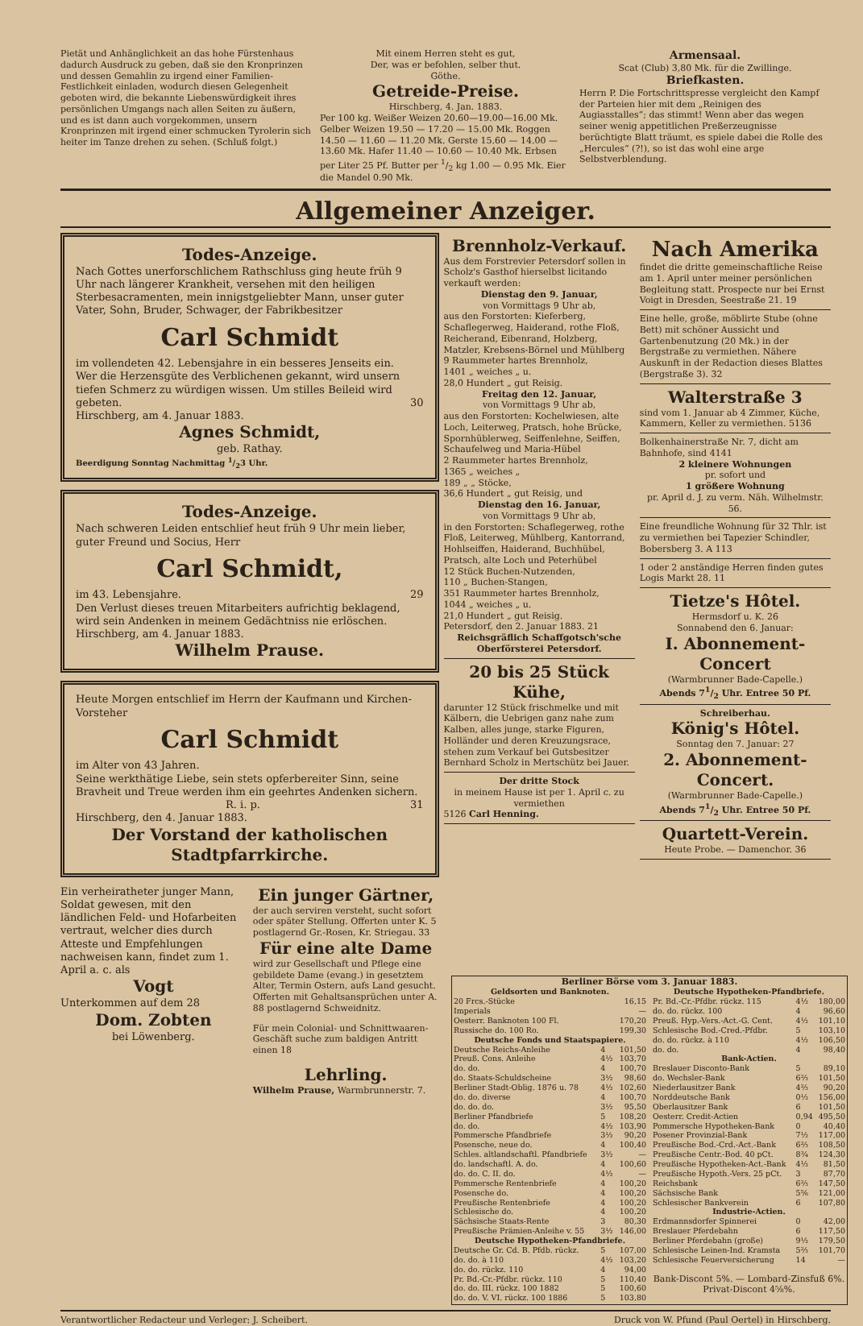Pietät und Anhänglichkeit an das hohe Fürstenhaus dadurch Ausdruck zu geben, daß sie den Kronprinzen und dessen Gemahlin zu irgend einer Familien-Festlichkeit einladen, wodurch diesen Gelegenheit geboten wird, die bekannte Liebenswürdigkeit ihres persönlichen Umgangs nach allen Seiten zu äußern, und es ist dann auch vorgekommen, unsern Kronprinzen mit irgend einer schmucken Tyrolerin sich heiter im Tanze drehen zu sehen. (Schluß folgt.)
Mit einem Herren steht es gut,
Der, was er befohlen, selber thut.
Göthe.
Getreide-Preise.
Hirschberg, 4. Jan. 1883.
Per 100 kg. Weißer Weizen 20.60—19.00—16.00 Mk. Gelber Weizen 19.50 — 17.20 — 15.00 Mk. Roggen 14.50 — 11.60 — 11.20 Mk. Gerste 15.60 — 14.00 — 13.60 Mk. Hafer 11.40 — 10.60 — 10.40 Mk. Erbsen per Liter 25 Pf. Butter per 1/2 kg 1.00 — 0.95 Mk. Eier die Mandel 0.90 Mk.
Armensaal.
Scat (Club) 3,80 Mk. für die Zwillinge.
Briefkasten.
Herrn P. Die Fortschrittspresse vergleicht den Kampf der Parteien hier mit dem „Reinigen des Augiasstalles“; das stimmt! Wenn aber das wegen seiner wenig appetitlichen Preßerzeugnisse berüchtigte Blatt träumt, es spiele dabei die Rolle des „Hercules“ (?!), so ist das wohl eine arge Selbstverblendung.
Allgemeiner Anzeiger.
Todes-Anzeige.
Nach Gottes unerforschlichem Rathschluss ging heute früh 9 Uhr nach längerer Krankheit, versehen mit den heiligen Sterbesacramenten, mein innigstgeliebter Mann, unser guter Vater, Sohn, Bruder, Schwager, der Fabrikbesitzer
Carl Schmidt
im vollendeten 42. Lebensjahre in ein besseres Jenseits ein.
Wer die Herzensgüte des Verblichenen gekannt, wird unsern tiefen Schmerz zu würdigen wissen. Um stilles Beileid wird gebeten. 30
Hirschberg, am 4. Januar 1883.
Agnes Schmidt,
geb. Rathay.
Beerdigung Sonntag Nachmittag 1/23 Uhr.
Todes-Anzeige.
Nach schweren Leiden entschlief heut früh 9 Uhr mein lieber, guter Freund und Socius, Herr
Carl Schmidt,
im 43. Lebensjahre. 29
Den Verlust dieses treuen Mitarbeiters aufrichtig beklagend, wird sein Andenken in meinem Gedächtniss nie erlöschen.
Hirschberg, am 4. Januar 1883.
Wilhelm Prause.
Heute Morgen entschlief im Herrn der Kaufmann und Kirchen-Vorsteher
Carl Schmidt
im Alter von 43 Jahren.
Seine werkthätige Liebe, sein stets opferbereiter Sinn, seine Bravheit und Treue werden ihm ein geehrtes Andenken sichern.
R. i. p. 31
Hirschberg, den 4. Januar 1883.
Der Vorstand der katholischen Stadtpfarrkirche.
Ein verheiratheter junger Mann, Soldat gewesen, mit den ländlichen Feld- und Hofarbeiten vertraut, welcher dies durch Atteste und Empfehlungen nachweisen kann, findet zum 1. April a. c. als
Vogt
Unterkommen auf dem 28
Dom. Zobten
bei Löwenberg.
Ein junger Gärtner,
der auch serviren versteht, sucht sofort oder später Stellung. Offerten unter K. 5 postlagernd Gr.-Rosen, Kr. Striegau. 33
Für eine alte Dame
wird zur Gesellschaft und Pflege eine gebildete Dame (evang.) in gesetztem Alter, Termin Ostern, aufs Land gesucht. Offerten mit Gehaltsansprüchen unter A. 88 postlagernd Schweidnitz.
Für mein Colonial- und Schnittwaaren-Geschäft suche zum baldigen Antritt einen 18
Lehrling.
Wilhelm Prause, Warmbrunnerstr. 7.
Brennholz-Verkauf.
Aus dem Forstrevier Petersdorf sollen in Scholz's Gasthof hierselbst licitando verkauft werden:
Dienstag den 9. Januar,
von Vormittags 9 Uhr ab,
aus den Forstorten: Kieferberg, Schaflegerweg, Haiderand, rothe Floß, Reicherand, Eibenrand, Holzberg, Matzler, Krebsens-Börnel und Mühlberg
9 Raummeter hartes Brennholz,
1401 „ weiches „ u.
28,0 Hundert „ gut Reisig.
Freitag den 12. Januar,
von Vormittags 9 Uhr ab,
aus den Forstorten: Kochelwiesen, alte Loch, Leiterweg, Pratsch, hohe Brücke, Spornhüblerweg, Seiffenlehne, Seiffen, Schaufelweg und Maria-Hübel
2 Raummeter hartes Brennholz,
1365 „ weiches „
189 „ „ Stöcke,
36,6 Hundert „ gut Reisig, und
Dienstag den 16. Januar,
von Vormittags 9 Uhr ab,
in den Forstorten: Schaflegerweg, rothe Floß, Leiterweg, Mühlberg, Kantorrand, Hohlseiffen, Haiderand, Buchhübel, Pratsch, alte Loch und Peterhübel
12 Stück Buchen-Nutzenden,
110 „ Buchen-Stangen,
351 Raummeter hartes Brennholz,
1044 „ weiches „ u.
21,0 Hundert „ gut Reisig.
Petersdorf, den 2. Januar 1883. 21
Reichsgräflich Schaffgotsch'sche Oberförsterei Petersdorf.
20 bis 25 Stück Kühe,
darunter 12 Stück frischmelke und mit Kälbern, die Uebrigen ganz nahe zum Kalben, alles junge, starke Figuren, Holländer und deren Kreuzungsrace, stehen zum Verkauf bei Gutsbesitzer Bernhard Scholz in Mertschütz bei Jauer.
Der dritte Stock
in meinem Hause ist per 1. April c. zu vermiethen
5126 Carl Henning.
Nach Amerika
findet die dritte gemeinschaftliche Reise am 1. April unter meiner persönlichen Begleitung statt. Prospecte nur bei Ernst Voigt in Dresden, Seestraße 21. 19
Eine helle, große, möblirte Stube (ohne Bett) mit schöner Aussicht und Gartenbenutzung (20 Mk.) in der Bergstraße zu vermiethen. Nähere Auskunft in der Redaction dieses Blattes (Bergstraße 3). 32
Walterstraße 3
sind vom 1. Januar ab 4 Zimmer, Küche, Kammern, Keller zu vermiethen. 5136
Bolkenhainerstraße Nr. 7, dicht am Bahnhofe, sind 4141
2 kleinere Wohnungen
pr. sofort und
1 größere Wohnung
pr. April d. J. zu verm. Näh. Wilhelmstr. 56.
Eine freundliche Wohnung für 32 Thlr. ist zu vermiethen bei Tapezier Schindler, Bobersberg 3. A 113
1 oder 2 anständige Herren finden gutes Logis Markt 28. 11
Tietze's Hôtel.
Hermsdorf u. K. 26
Sonnabend den 6. Januar:
I. Abonnement-Concert
(Warmbrunner Bade-Capelle.)
Abends 71/2 Uhr. Entree 50 Pf.
Schreiberhau.
König's Hôtel.
Sonntag den 7. Januar: 27
2. Abonnement-Concert.
(Warmbrunner Bade-Capelle.)
Abends 71/2 Uhr. Entree 50 Pf.
Quartett-Verein.
Heute Probe. — Damenchor. 36
Berliner Börse vom 3. Januar 1883.
| Geldsorten und Banknoten. | | |
| --- | --- | --- |
| 20 Frcs.-Stücke | | 16,15 |
| Imperials | | — |
| Oesterr. Banknoten 100 Fl. | | 170,20 |
| Russische do. 100 Ro. | | 199,30 |
| Deutsche Fonds und Staatspapiere. | | |
| Deutsche Reichs-Anleihe | 4 | 101,50 |
| Preuß. Cons. Anleihe | 4½ | 103,70 |
| do. do. | 4 | 100,70 |
| do. Staats-Schuldscheine | 3½ | 98,60 |
| Berliner Stadt-Oblig. 1876 u. 78 | 4½ | 102,60 |
| do. do. diverse | 4 | 100,70 |
| do. do. do. | 3½ | 95,50 |
| Berliner Pfandbriefe | 5 | 108,20 |
| do. do. | 4½ | 103,90 |
| Pommersche Pfandbriefe | 3½ | 90,20 |
| Posensche, neue do. | 4 | 100,40 |
| Schles. altlandschaftl. Pfandbriefe | 3½ | — |
| do. landschaftl. A. do. | 4 | 100,60 |
| do. do. C. II. do. | 4½ | — |
| Pommersche Rentenbriefe | 4 | 100,20 |
| Posensche do. | 4 | 100,20 |
| Preußische Rentenbriefe | 4 | 100,20 |
| Schlesische do. | 4 | 100,20 |
| Sächsische Staats-Rente | 3 | 80,30 |
| Preußische Prämien-Anleihe v. 55 | 3½ | 146,00 |
| Deutsche Hypotheken-Pfandbriefe. | | |
| Deutsche Gr. Cd. B. Pfdb. rückz. | 5 | 107,00 |
| do. do. à 110 | 4½ | 103,20 |
| do. do. rückz. 110 | 4 | 94,00 |
| Pr. Bd.-Cr.-Pfdbr. rückz. 110 | 5 | 110,40 |
| do. do. III. rückz. 100 1882 | 5 | 100,60 |
| do. do. V. VI. rückz. 100 1886 | 5 | 103,80 |
| Deutsche Hypotheken-Pfandbriefe. | | |
| --- | --- | --- |
| Pr. Bd.-Cr.-Pfdbr. rückz. 115 | 4½ | 180,00 |
| do. do. rückz. 100 | 4 | 96,60 |
| Preuß. Hyp.-Vers.-Act.-G. Cent. | 4½ | 101,10 |
| Schlesische Bod.-Cred.-Pfdbr. | 5 | 103,10 |
| do. do. rückz. à 110 | 4½ | 106,50 |
| do. do. | 4 | 98,40 |
| Bank-Actien. | | |
| Breslauer Disconto-Bank | 5 | 89,10 |
| do. Wechsler-Bank | 6⅔ | 101,50 |
| Niederlausitzer Bank | 4⅔ | 90,20 |
| Norddeutsche Bank | 0½ | 156,00 |
| Oberlausitzer Bank | 6 | 101,50 |
| Oesterr. Credit-Actien | 0,94 | 495,50 |
| Pommersche Hypotheken-Bank | 0 | 40,40 |
| Posener Provinzial-Bank | 7½ | 117,00 |
| Preußische Bod.-Crd.-Act.-Bank | 6⅔ | 108,50 |
| Preußische Centr.-Bod. 40 pCt. | 8¾ | 124,30 |
| Preußische Hypotheken-Act.-Bank | 4½ | 81,50 |
| Preußische Hypoth.-Vers. 25 pCt. | 3 | 87,70 |
| Reichsbank | 6⅔ | 147,50 |
| Sächsische Bank | 5⅚ | 121,00 |
| Schlesischer Bankverein | 6 | 107,80 |
| Industrie-Actien. | | |
| Erdmannsdorfer Spinnerei | 0 | 42,00 |
| Breslauer Pferdebahn | 6 | 117,50 |
| Berliner Pferdebahn (große) | 9½ | 179,50 |
| Schlesische Leinen-Ind. Kramsta | 5⅔ | 101,70 |
| Schlesische Feuerversicherung | 14 | — |
Bank-Discont 5%. — Lombard-Zinsfuß 6%.
Privat-Discont 4⅝%.
Verantwortlicher Redacteur und Verleger: J. Scheibert. Druck von W. Pfund (Paul Oertel) in Hirschberg.